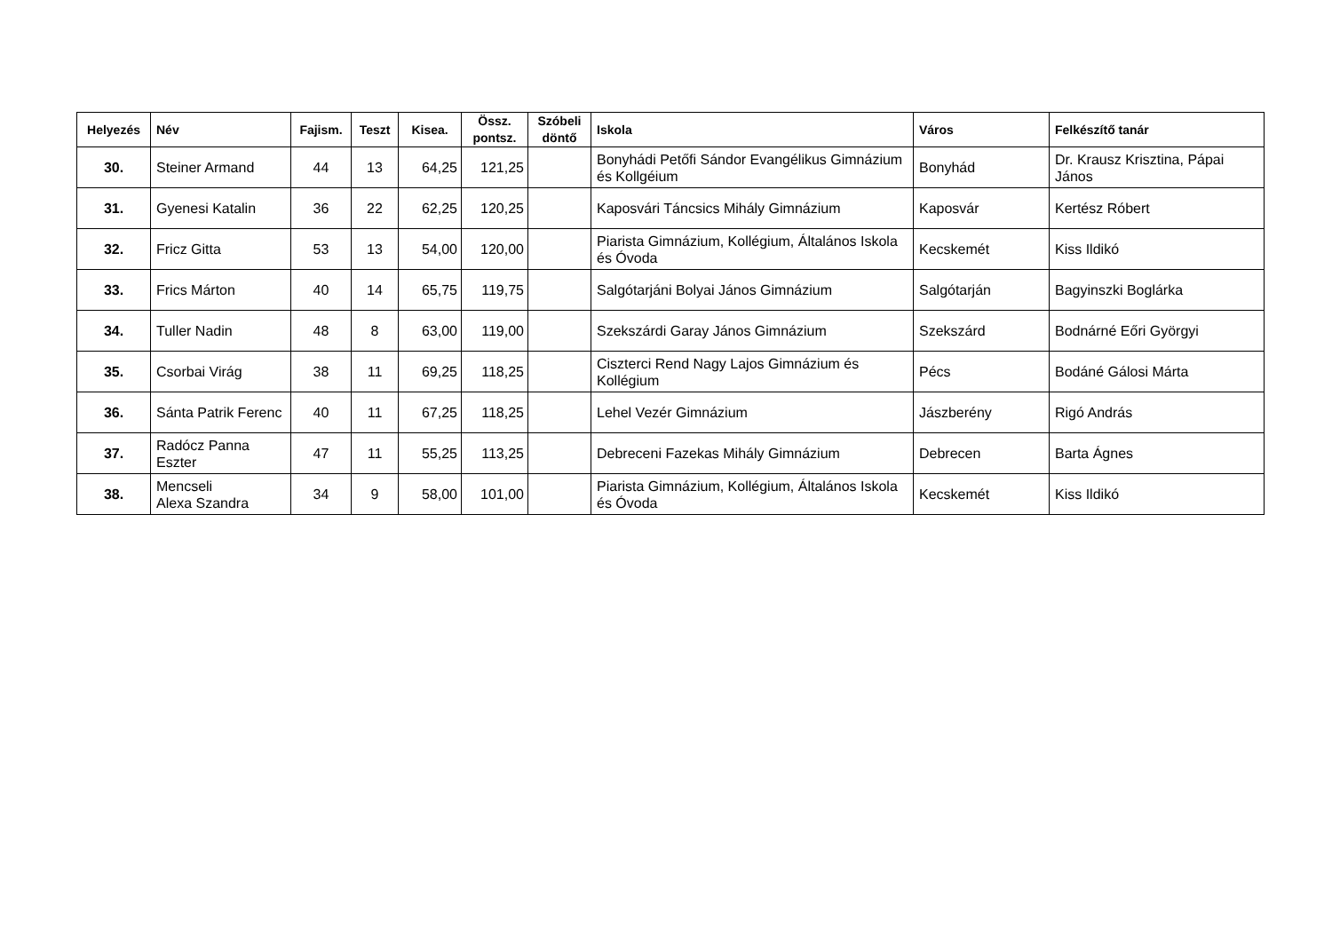| Helyezés | Név | Fajism. | Teszt | Kisea. | Össz. pontsz. | Szóbeli döntő | Iskola | Város | Felkészítő tanár |
| --- | --- | --- | --- | --- | --- | --- | --- | --- | --- |
| 30. | Steiner Armand | 44 | 13 | 64,25 | 121,25 | | Bonyhádi Petőfi Sándor Evangélikus Gimnázium és Kollgéium | Bonyhád | Dr. Krausz Krisztina, Pápai János |
| 31. | Gyenesi Katalin | 36 | 22 | 62,25 | 120,25 | | Kaposvári Táncsics Mihály Gimnázium | Kaposvár | Kertész Róbert |
| 32. | Fricz Gitta | 53 | 13 | 54,00 | 120,00 | | Piarista Gimnázium, Kollégium, Általános Iskola és Óvoda | Kecskemét | Kiss Ildikó |
| 33. | Frics Márton | 40 | 14 | 65,75 | 119,75 | | Salgótarjáni Bolyai János Gimnázium | Salgótarján | Bagyinszki Boglárka |
| 34. | Tuller Nadin | 48 | 8 | 63,00 | 119,00 | | Szekszárdi Garay János Gimnázium | Szekszárd | Bodnárné Eőri Györgyi |
| 35. | Csorbai Virág | 38 | 11 | 69,25 | 118,25 | | Ciszterci Rend Nagy Lajos Gimnázium és Kollégium | Pécs | Bodáné Gálosi Márta |
| 36. | Sánta Patrik Ferenc | 40 | 11 | 67,25 | 118,25 | | Lehel Vezér Gimnázium | Jászberény | Rigó András |
| 37. | Radócz Panna Eszter | 47 | 11 | 55,25 | 113,25 | | Debreceni Fazekas Mihály Gimnázium | Debrecen | Barta Ágnes |
| 38. | Mencseli Alexa Szandra | 34 | 9 | 58,00 | 101,00 | | Piarista Gimnázium, Kollégium, Általános Iskola és Óvoda | Kecskemét | Kiss Ildikó |